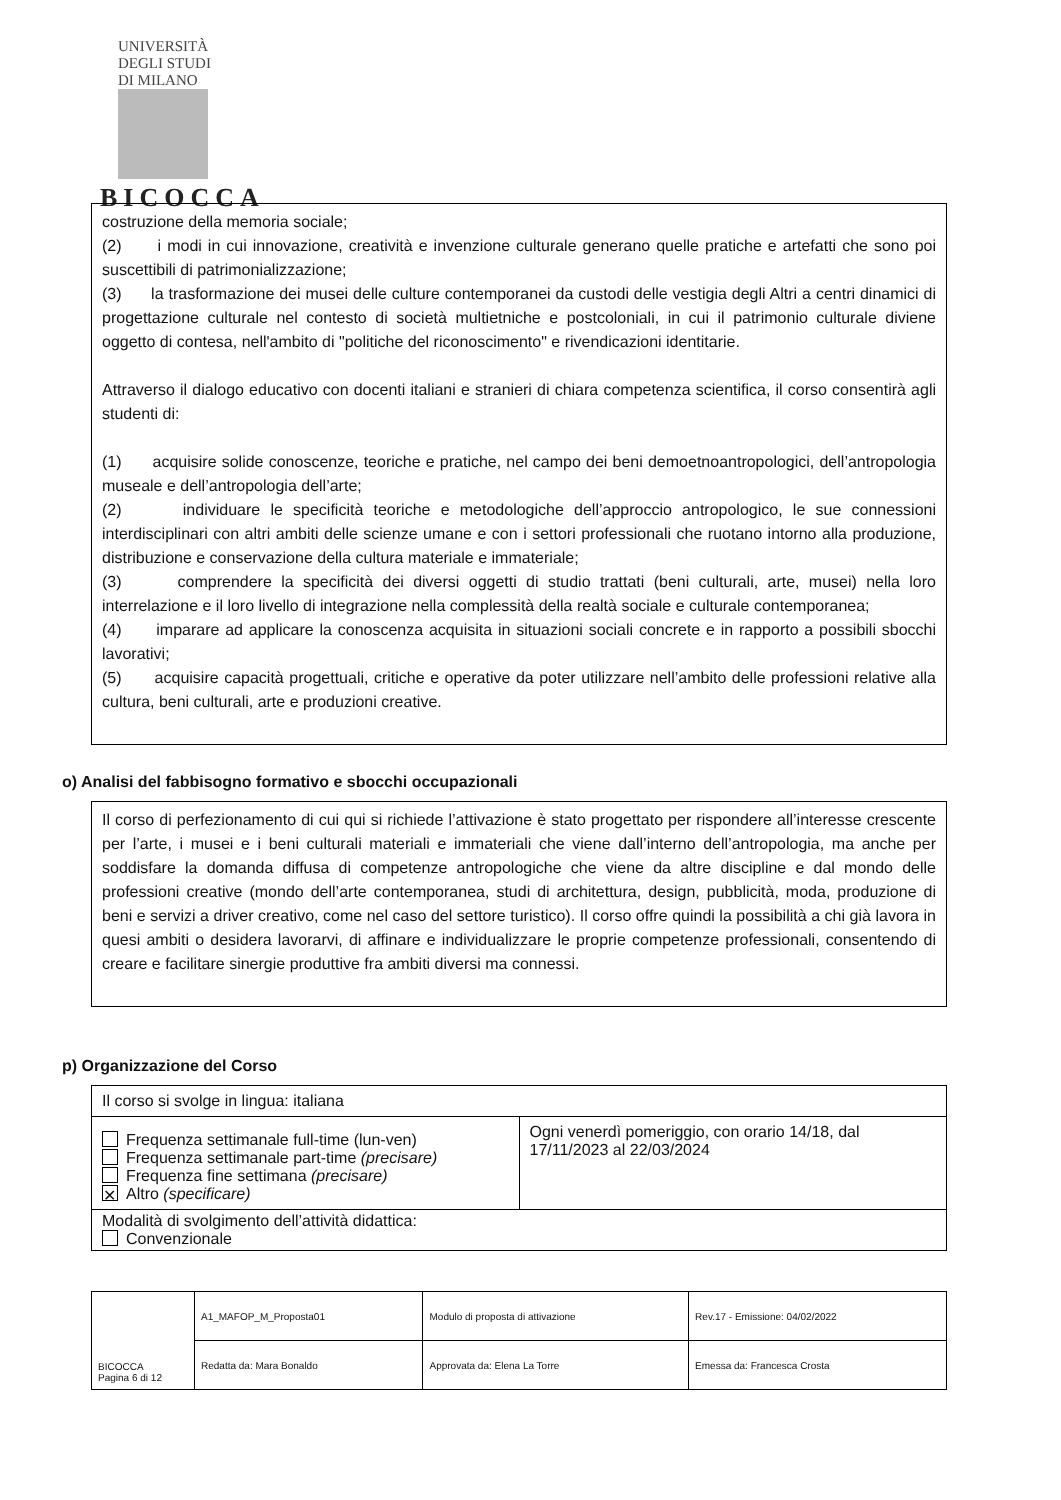UNIVERSITÀ DEGLI STUDI DI MILANO
BICOCCA
costruzione della memoria sociale;
(2) i modi in cui innovazione, creatività e invenzione culturale generano quelle pratiche e artefatti che sono poi suscettibili di patrimonializzazione;
(3) la trasformazione dei musei delle culture contemporanei da custodi delle vestigia degli Altri a centri dinamici di progettazione culturale nel contesto di società multietniche e postcoloniali, in cui il patrimonio culturale diviene oggetto di contesa, nell'ambito di "politiche del riconoscimento" e rivendicazioni identitarie.
Attraverso il dialogo educativo con docenti italiani e stranieri di chiara competenza scientifica, il corso consentirà agli studenti di:
(1) acquisire solide conoscenze, teoriche e pratiche, nel campo dei beni demoetnoantropologici, dell’antropologia museale e dell’antropologia dell’arte;
(2) individuare le specificità teoriche e metodologiche dell’approccio antropologico, le sue connessioni interdisciplinari con altri ambiti delle scienze umane e con i settori professionali che ruotano intorno alla produzione, distribuzione e conservazione della cultura materiale e immateriale;
(3) comprendere la specificità dei diversi oggetti di studio trattati (beni culturali, arte, musei) nella loro interrelazione e il loro livello di integrazione nella complessità della realtà sociale e culturale contemporanea;
(4) imparare ad applicare la conoscenza acquisita in situazioni sociali concrete e in rapporto a possibili sbocchi lavorativi;
(5) acquisire capacità progettuali, critiche e operative da poter utilizzare nell’ambito delle professioni relative alla cultura, beni culturali, arte e produzioni creative.
o) Analisi del fabbisogno formativo e sbocchi occupazionali
Il corso di perfezionamento di cui qui si richiede l’attivazione è stato progettato per rispondere all’interesse crescente per l’arte, i musei e i beni culturali materiali e immateriali che viene dall’interno dell’antropologia, ma anche per soddisfare la domanda diffusa di competenze antropologiche che viene da altre discipline e dal mondo delle professioni creative (mondo dell’arte contemporanea, studi di architettura, design, pubblicità, moda, produzione di beni e servizi a driver creativo, come nel caso del settore turistico). Il corso offre quindi la possibilità a chi già lavora in quesi ambiti o desidera lavorarvi, di affinare e individualizzare le proprie competenze professionali, consentendo di creare e facilitare sinergie produttive fra ambiti diversi ma connessi.
p) Organizzazione del Corso
| Il corso si svolge in lingua: italiana | |
| Frequenza settimanale full-time (lun-ven) Frequenza settimanale part-time (precisare) Frequenza fine settimana (precisare) ✕ Altro (specificare) | Ogni venerdì pomeriggio, con orario 14/18, dal 17/11/2023 al 22/03/2024 |
| Modalità di svolgimento dell’attività didattica: Convenzionale | |
| BICOCCA Pagina 6 di 12 | A1_MAFOP_M_Proposta01 | Modulo di proposta di attivazione | Rev.17 - Emissione: 04/02/2022 |
| | Redatta da: Mara Bonaldo | Approvata da: Elena La Torre | Emessa da: Francesca Crosta |